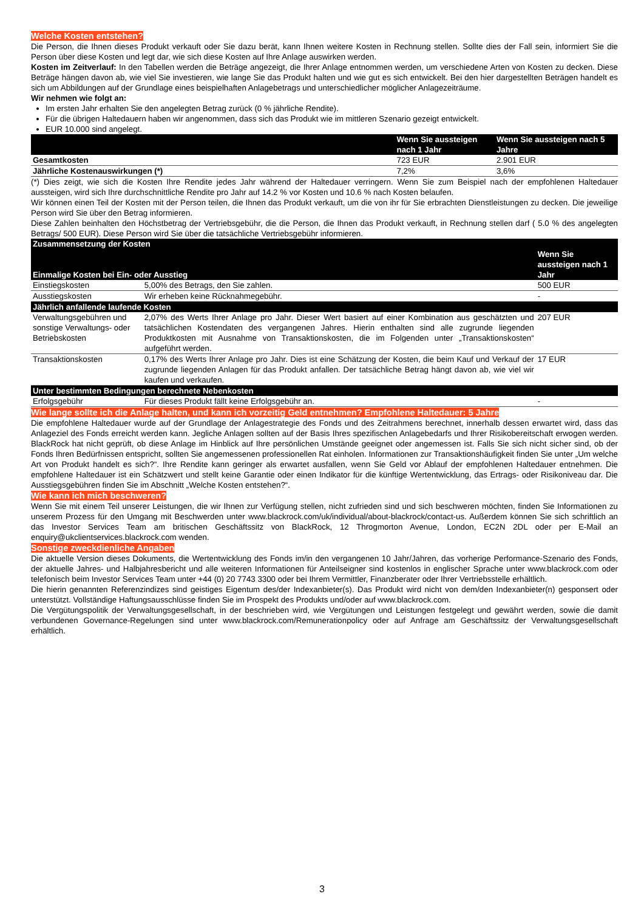Welche Kosten entstehen?
Die Person, die Ihnen dieses Produkt verkauft oder Sie dazu berät, kann Ihnen weitere Kosten in Rechnung stellen. Sollte dies der Fall sein, informiert Sie die Person über diese Kosten und legt dar, wie sich diese Kosten auf Ihre Anlage auswirken werden.
Kosten im Zeitverlauf: In den Tabellen werden die Beträge angezeigt, die Ihrer Anlage entnommen werden, um verschiedene Arten von Kosten zu decken. Diese Beträge hängen davon ab, wie viel Sie investieren, wie lange Sie das Produkt halten und wie gut es sich entwickelt. Bei den hier dargestellten Beträgen handelt es sich um Abbildungen auf der Grundlage eines beispielhaften Anlagebetrags und unterschiedlicher möglicher Anlagezeiträume.
Wir nehmen wie folgt an:
Im ersten Jahr erhalten Sie den angelegten Betrag zurück (0 % jährliche Rendite).
Für die übrigen Haltedauern haben wir angenommen, dass sich das Produkt wie im mittleren Szenario gezeigt entwickelt.
EUR 10.000 sind angelegt.
| | Wenn Sie aussteigen nach 1 Jahr | Wenn Sie aussteigen nach 5 Jahre |
| --- | --- | --- |
| Gesamtkosten | 723 EUR | 2.901 EUR |
| Jährliche Kostenauswirkungen (*) | 7,2% | 3,6% |
(*) Dies zeigt, wie sich die Kosten Ihre Rendite jedes Jahr während der Haltedauer verringern. Wenn Sie zum Beispiel nach der empfohlenen Haltedauer aussteigen, wird sich Ihre durchschnittliche Rendite pro Jahr auf 14.2 % vor Kosten und 10.6 % nach Kosten belaufen.
Wir können einen Teil der Kosten mit der Person teilen, die Ihnen das Produkt verkauft, um die von ihr für Sie erbrachten Dienstleistungen zu decken. Die jeweilige Person wird Sie über den Betrag informieren.
Diese Zahlen beinhalten den Höchstbetrag der Vertriebsgebühr, die die Person, die Ihnen das Produkt verkauft, in Rechnung stellen darf ( 5.0 % des angelegten Betrags/ 500 EUR). Diese Person wird Sie über die tatsächliche Vertriebsgebühr informieren.
| Zusammensetzung der Kosten | | |
| --- | --- | --- |
| Einmalige Kosten bei Ein- oder Ausstieg | | Wenn Sie aussteigen nach 1 Jahr |
| Einstiegskosten | 5,00% des Betrags, den Sie zahlen. | 500 EUR |
| Ausstiegskosten | Wir erheben keine Rücknahmegebühr. | - |
| Jährlich anfallende laufende Kosten | | |
| Verwaltungsgebühren und sonstige Verwaltungs- oder Betriebskosten | 2,07% des Werts Ihrer Anlage pro Jahr. Dieser Wert basiert auf einer Kombination aus geschätzten und tatsächlichen Kostendaten des vergangenen Jahres. Hierin enthalten sind alle zugrunde liegenden Produktkosten mit Ausnahme von Transaktionskosten, die im Folgenden unter „Transaktionskosten“ aufgeführt werden. | 207 EUR |
| Transaktionskosten | 0,17% des Werts Ihrer Anlage pro Jahr. Dies ist eine Schätzung der Kosten, die beim Kauf und Verkauf der zugrunde liegenden Anlagen für das Produkt anfallen. Der tatsächliche Betrag hängt davon ab, wie viel wir kaufen und verkaufen. | 17 EUR |
| Unter bestimmten Bedingungen berechnete Nebenkosten | | |
| Erfolgsgebühr | Für dieses Produkt fällt keine Erfolgsgebühr an. | - |
Wie lange sollte ich die Anlage halten, und kann ich vorzeitig Geld entnehmen? Empfohlene Haltedauer: 5 Jahre
Die empfohlene Haltedauer wurde auf der Grundlage der Anlagestrategie des Fonds und des Zeitrahmens berechnet, innerhalb dessen erwartet wird, dass das Anlageziel des Fonds erreicht werden kann. Jegliche Anlagen sollten auf der Basis Ihres spezifischen Anlagebedarfs und Ihrer Risikobereitschaft erwogen werden. BlackRock hat nicht geprüft, ob diese Anlage im Hinblick auf Ihre persönlichen Umstände geeignet oder angemessen ist. Falls Sie sich nicht sicher sind, ob der Fonds Ihren Bedürfnissen entspricht, sollten Sie angemessenen professionellen Rat einholen. Informationen zur Transaktionshäufigkeit finden Sie unter „Um welche Art von Produkt handelt es sich?“. Ihre Rendite kann geringer als erwartet ausfallen, wenn Sie Geld vor Ablauf der empfohlenen Haltedauer entnehmen. Die empfohlene Haltedauer ist ein Schätzwert und stellt keine Garantie oder einen Indikator für die künftige Wertentwicklung, das Ertrags- oder Risikoniveau dar. Die Ausstiegsgebühren finden Sie im Abschnitt „Welche Kosten entstehen?“.
Wie kann ich mich beschweren?
Wenn Sie mit einem Teil unserer Leistungen, die wir Ihnen zur Verfügung stellen, nicht zufrieden sind und sich beschweren möchten, finden Sie Informationen zu unserem Prozess für den Umgang mit Beschwerden unter www.blackrock.com/uk/individual/about-blackrock/contact-us. Außerdem können Sie sich schriftlich an das Investor Services Team am britischen Geschäftssitz von BlackRock, 12 Throgmorton Avenue, London, EC2N 2DL oder per E-Mail an enquiry@ukclientservices.blackrock.com wenden.
Sonstige zweckdienliche Angaben
Die aktuelle Version dieses Dokuments, die Wertentwicklung des Fonds im/in den vergangenen 10 Jahr/Jahren, das vorherige Performance-Szenario des Fonds, der aktuelle Jahres- und Halbjahresbericht und alle weiteren Informationen für Anteilseigner sind kostenlos in englischer Sprache unter www.blackrock.com oder telefonisch beim Investor Services Team unter +44 (0) 20 7743 3300 oder bei Ihrem Vermittler, Finanzberater oder Ihrer Vertriebsstelle erhältlich.
Die hierin genannten Referenzindizes sind geistiges Eigentum des/der Indexanbieter(s). Das Produkt wird nicht von dem/den Indexanbieter(n) gesponsert oder unterstützt. Vollständige Haftungsausschlüsse finden Sie im Prospekt des Produkts und/oder auf www.blackrock.com.
Die Vergütungspolitik der Verwaltungsgesellschaft, in der beschrieben wird, wie Vergütungen und Leistungen festgelegt und gewährt werden, sowie die damit verbundenen Governance-Regelungen sind unter www.blackrock.com/Remunerationpolicy oder auf Anfrage am Geschäftssitz der Verwaltungsgesellschaft erhältlich.
3